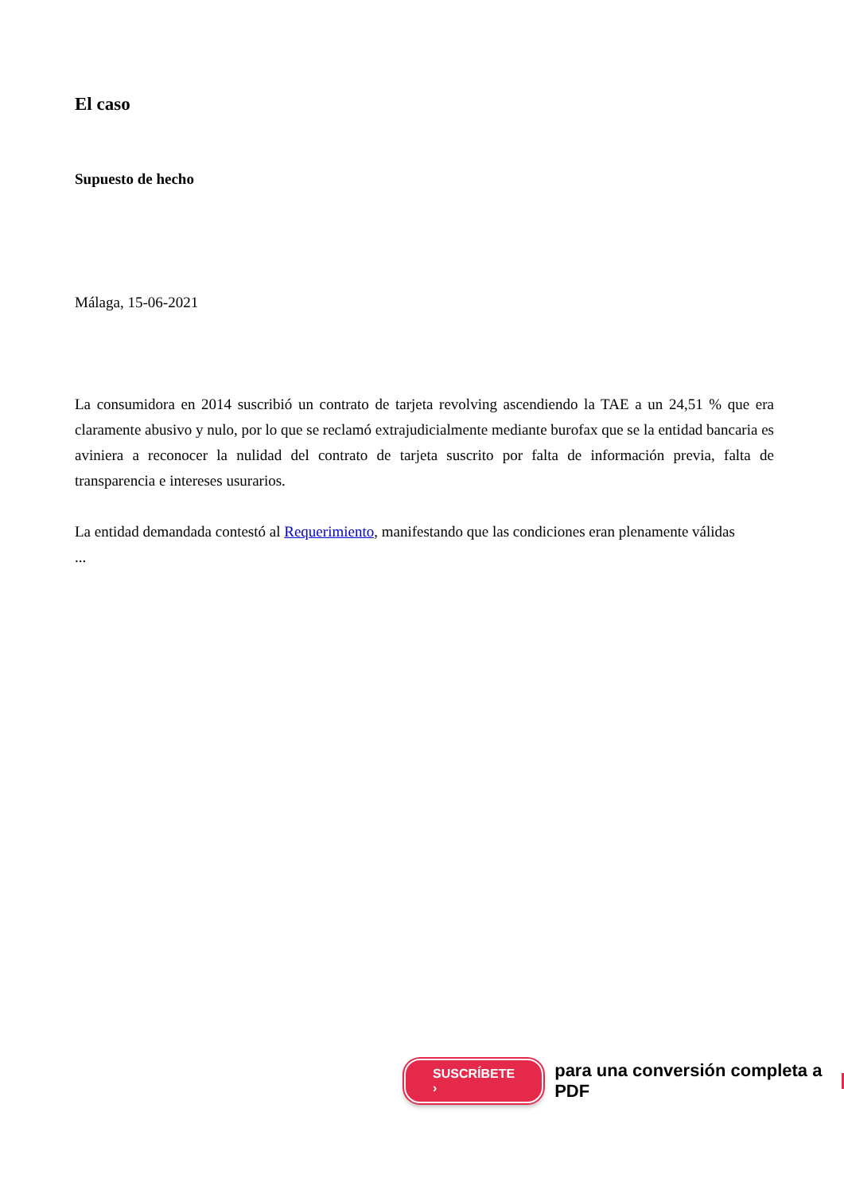El caso
Supuesto de hecho
Málaga, 15-06-2021
La consumidora en 2014 suscribió un contrato de tarjeta revolving ascendiendo la TAE a un 24,51 % que era claramente abusivo y nulo, por lo que se reclamó extrajudicialmente mediante burofax que se la entidad bancaria es aviniera a reconocer la nulidad del contrato de tarjeta suscrito por falta de información previa, falta de transparencia e intereses usurarios.
La entidad demandada contestó al Requerimiento, manifestando que las condiciones eran plenamente válidas
...
SUSCRÍBETE › para una conversión completa a PDF